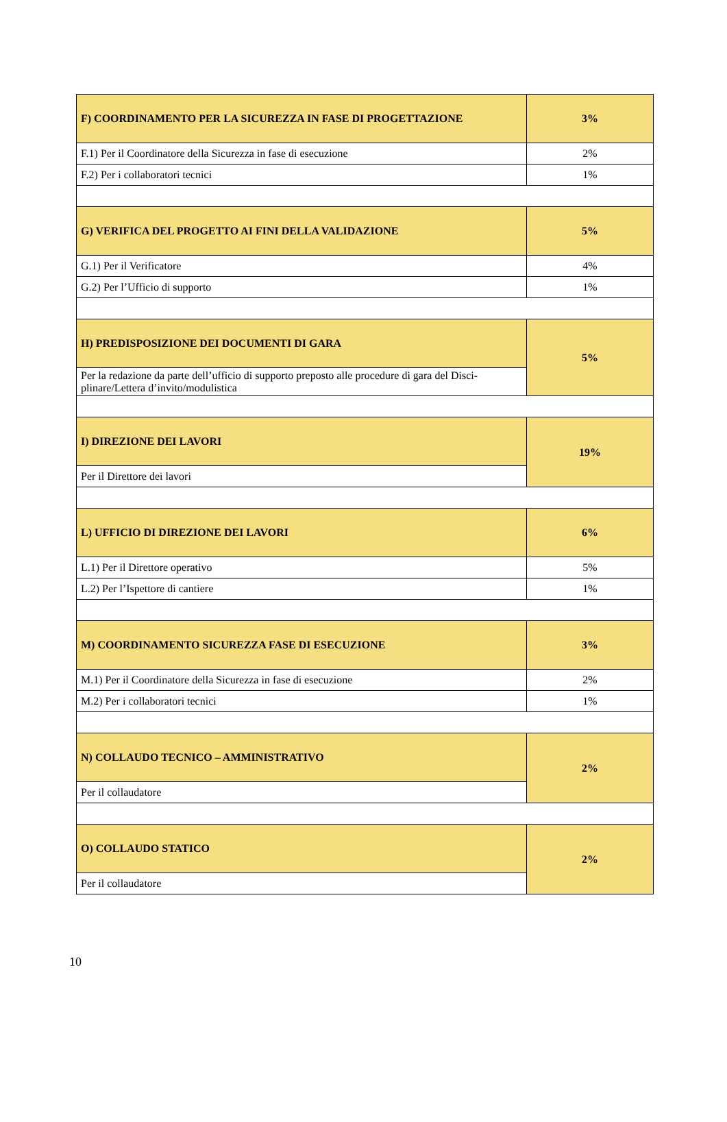| F) COORDINAMENTO PER LA SICUREZZA IN FASE DI PROGETTAZIONE | 3% |
| F.1) Per il Coordinatore della Sicurezza in fase di esecuzione | 2% |
| F.2) Per i collaboratori tecnici | 1% |
| G) VERIFICA DEL PROGETTO AI FINI DELLA VALIDAZIONE | 5% |
| G.1) Per il Verificatore | 4% |
| G.2) Per l’Ufficio di supporto | 1% |
| H) PREDISPOSIZIONE DEI DOCUMENTI DI GARA | 5% |
| Per la redazione da parte dell’ufficio di supporto preposto alle procedure di gara del Disci-plinare/Lettera d’invito/modulistica | |
| I) DIREZIONE DEI LAVORI | 19% |
| Per il Direttore dei lavori | |
| L) UFFICIO DI DIREZIONE DEI LAVORI | 6% |
| L.1) Per il Direttore operativo | 5% |
| L.2) Per l’Ispettore di cantiere | 1% |
| M) COORDINAMENTO SICUREZZA FASE DI ESECUZIONE | 3% |
| M.1) Per il Coordinatore della Sicurezza in fase di esecuzione | 2% |
| M.2) Per i collaboratori tecnici | 1% |
| N) COLLAUDO TECNICO – AMMINISTRATIVO | 2% |
| Per il collaudatore | |
| O) COLLAUDO STATICO | 2% |
| Per il collaudatore | |
10